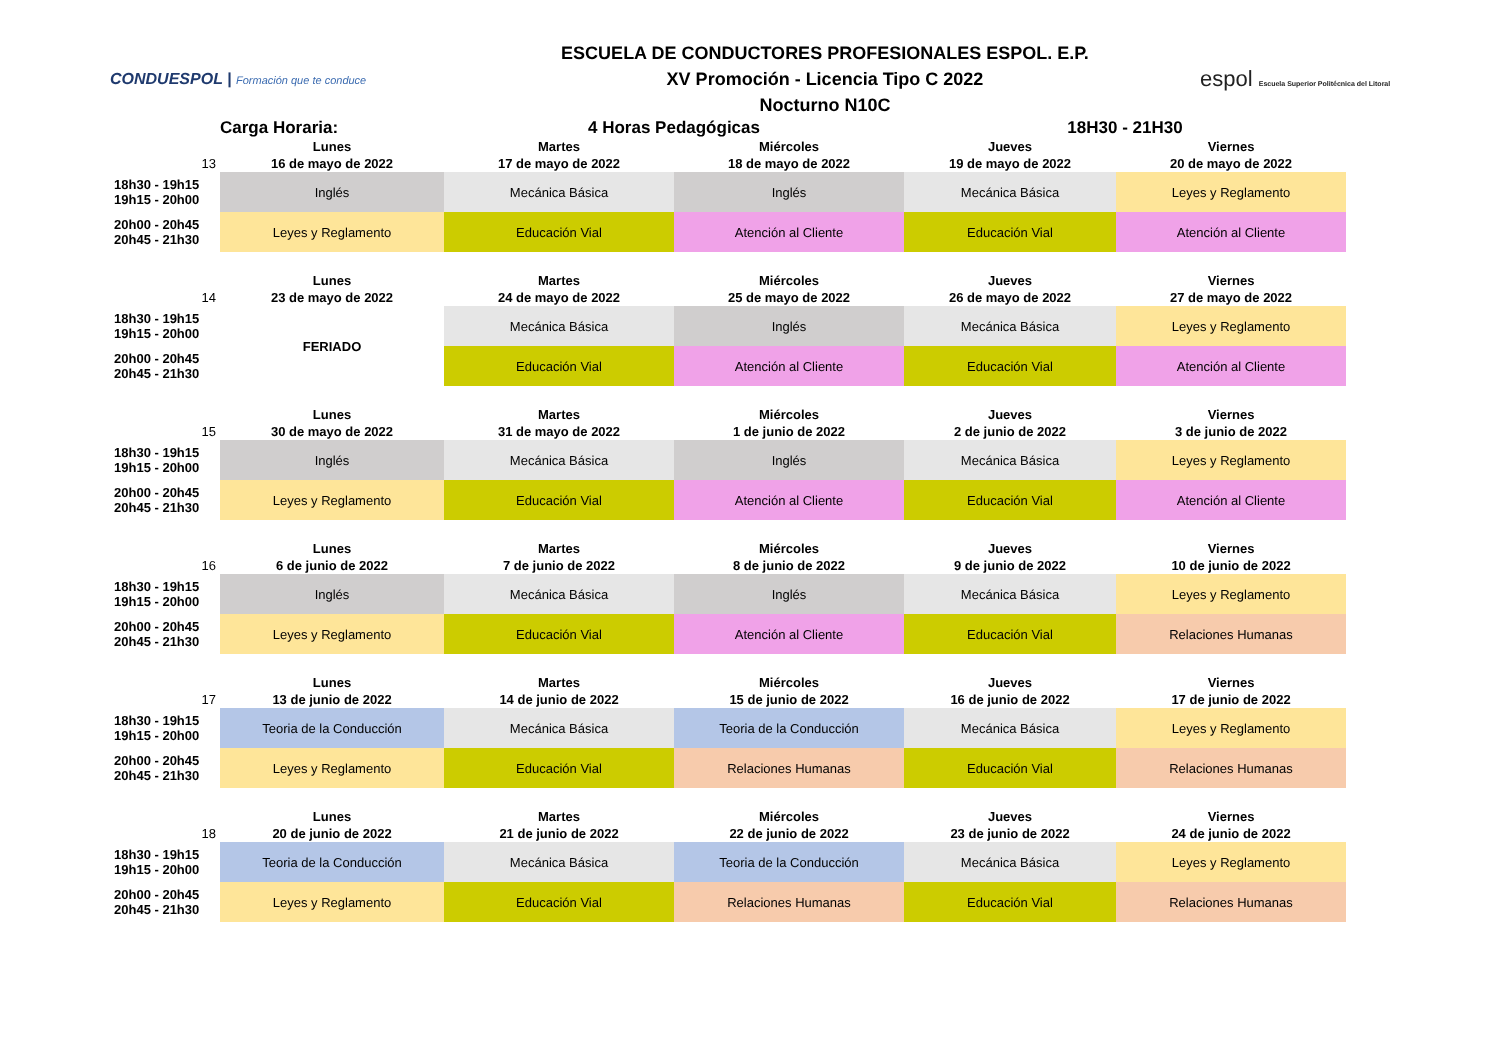CONDUESPOL | Formación que te conduce
ESCUELA DE CONDUCTORES PROFESIONALES ESPOL. E.P.
XV Promoción - Licencia Tipo C 2022
Nocturno N10C
espol Escuela Superior Politécnica del Litoral
| | Carga Horaria: | 4 Horas Pedagógicas | | 18H30 - 21H30 | |
| | Lunes | Martes | Miércoles | Jueves | Viernes |
| 13 | 16 de mayo de 2022 | 17 de mayo de 2022 | 18 de mayo de 2022 | 19 de mayo de 2022 | 20 de mayo de 2022 |
| 18h30 - 19h15 19h15 - 20h00 | Inglés | Mecánica Básica | Inglés | Mecánica Básica | Leyes y Reglamento |
| 20h00 - 20h45 20h45 - 21h30 | Leyes y Reglamento | Educación Vial | Atención al Cliente | Educación Vial | Atención al Cliente |
| | Lunes | Martes | Miércoles | Jueves | Viernes |
| 14 | 23 de mayo de 2022 | 24 de mayo de 2022 | 25 de mayo de 2022 | 26 de mayo de 2022 | 27 de mayo de 2022 |
| 18h30 - 19h15 19h15 - 20h00 | FERIADO | Mecánica Básica | Inglés | Mecánica Básica | Leyes y Reglamento |
| 20h00 - 20h45 20h45 - 21h30 | | Educación Vial | Atención al Cliente | Educación Vial | Atención al Cliente |
| | Lunes | Martes | Miércoles | Jueves | Viernes |
| 15 | 30 de mayo de 2022 | 31 de mayo de 2022 | 1 de junio de 2022 | 2 de junio de 2022 | 3 de junio de 2022 |
| 18h30 - 19h15 19h15 - 20h00 | Inglés | Mecánica Básica | Inglés | Mecánica Básica | Leyes y Reglamento |
| 20h00 - 20h45 20h45 - 21h30 | Leyes y Reglamento | Educación Vial | Atención al Cliente | Educación Vial | Atención al Cliente |
| | Lunes | Martes | Miércoles | Jueves | Viernes |
| 16 | 6 de junio de 2022 | 7 de junio de 2022 | 8 de junio de 2022 | 9 de junio de 2022 | 10 de junio de 2022 |
| 18h30 - 19h15 19h15 - 20h00 | Inglés | Mecánica Básica | Inglés | Mecánica Básica | Leyes y Reglamento |
| 20h00 - 20h45 20h45 - 21h30 | Leyes y Reglamento | Educación Vial | Atención al Cliente | Educación Vial | Relaciones Humanas |
| | Lunes | Martes | Miércoles | Jueves | Viernes |
| 17 | 13 de junio de 2022 | 14 de junio de 2022 | 15 de junio de 2022 | 16 de junio de 2022 | 17 de junio de 2022 |
| 18h30 - 19h15 19h15 - 20h00 | Teoria de la Conducción | Mecánica Básica | Teoria de la Conducción | Mecánica Básica | Leyes y Reglamento |
| 20h00 - 20h45 20h45 - 21h30 | Leyes y Reglamento | Educación Vial | Relaciones Humanas | Educación Vial | Relaciones Humanas |
| | Lunes | Martes | Miércoles | Jueves | Viernes |
| 18 | 20 de junio de 2022 | 21 de junio de 2022 | 22 de junio de 2022 | 23 de junio de 2022 | 24 de junio de 2022 |
| 18h30 - 19h15 19h15 - 20h00 | Teoria de la Conducción | Mecánica Básica | Teoria de la Conducción | Mecánica Básica | Leyes y Reglamento |
| 20h00 - 20h45 20h45 - 21h30 | Leyes y Reglamento | Educación Vial | Relaciones Humanas | Educación Vial | Relaciones Humanas |